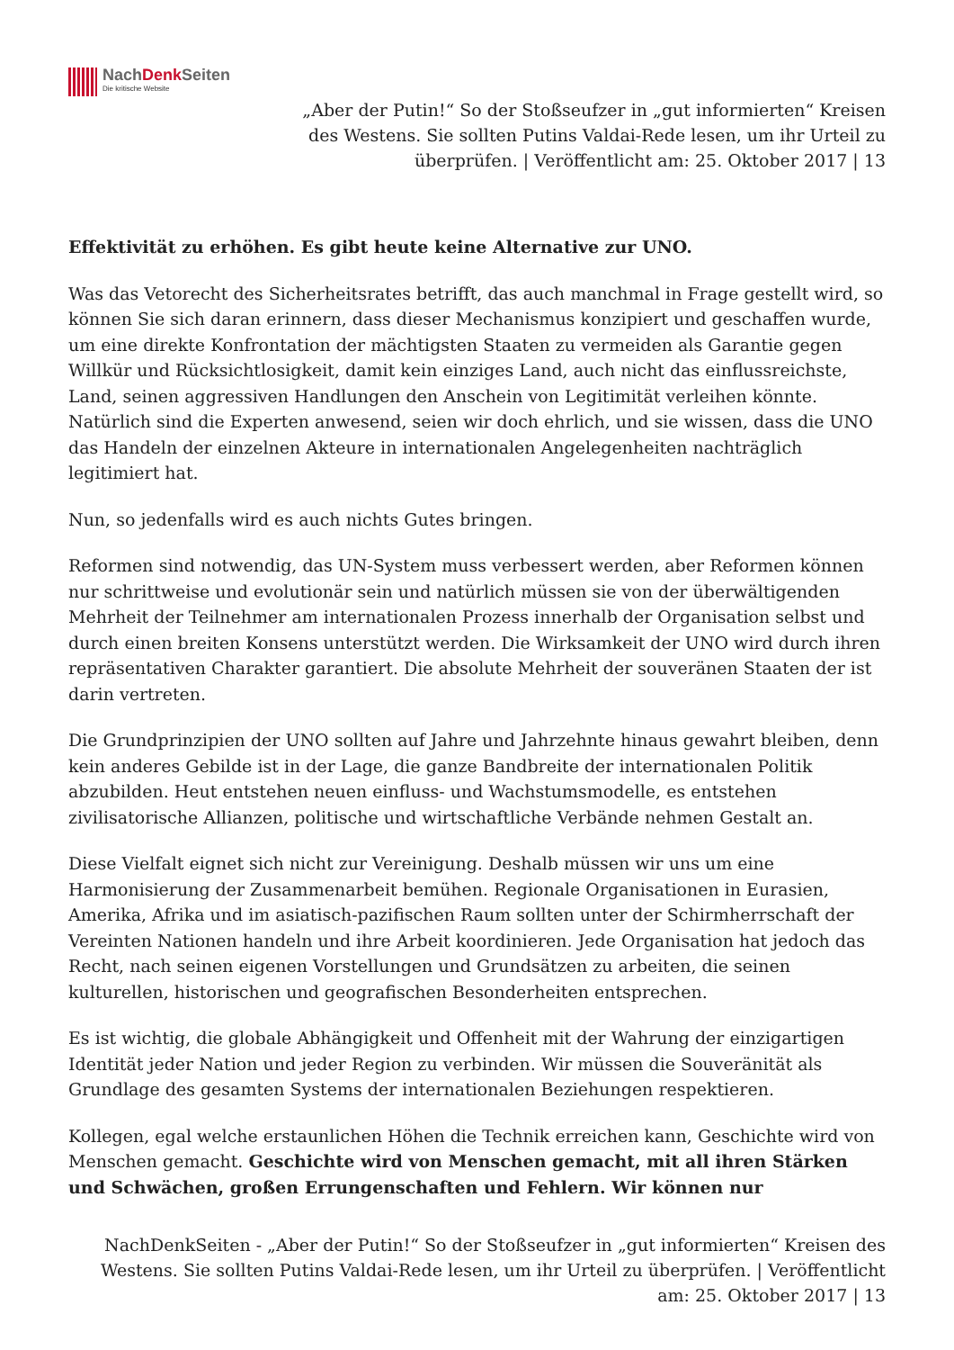NachDenk Seiten
Die kritische Website
„Aber der Putin!“ So der Stoßseufzer in „gut informierten“ Kreisen des Westens. Sie sollten Putins Valdai-Rede lesen, um ihr Urteil zu überprüfen. | Veröffentlicht am: 25. Oktober 2017 | 13
Effektivität zu erhöhen. Es gibt heute keine Alternative zur UNO.
Was das Vetorecht des Sicherheitsrates betrifft, das auch manchmal in Frage gestellt wird, so können Sie sich daran erinnern, dass dieser Mechanismus konzipiert und geschaffen wurde, um eine direkte Konfrontation der mächtigsten Staaten zu vermeiden als Garantie gegen Willkür und Rücksichtlosigkeit, damit kein einziges Land, auch nicht das einflussreichste, Land, seinen aggressiven Handlungen den Anschein von Legitimität verleihen könnte. Natürlich sind die Experten anwesend, seien wir doch ehrlich, und sie wissen, dass die UNO das Handeln der einzelnen Akteure in internationalen Angelegenheiten nachträglich legitimiert hat.
Nun, so jedenfalls wird es auch nichts Gutes bringen.
Reformen sind notwendig, das UN-System muss verbessert werden, aber Reformen können nur schrittweise und evolutionär sein und natürlich müssen sie von der überwältigenden Mehrheit der Teilnehmer am internationalen Prozess innerhalb der Organisation selbst und durch einen breiten Konsens unterstützt werden. Die Wirksamkeit der UNO wird durch ihren repräsentativen Charakter garantiert. Die absolute Mehrheit der souveränen Staaten der ist darin vertreten.
Die Grundprinzipien der UNO sollten auf Jahre und Jahrzehnte hinaus gewahrt bleiben, denn kein anderes Gebilde ist in der Lage, die ganze Bandbreite der internationalen Politik abzubilden. Heut entstehen neuen einfluss- und Wachstumsmodelle, es entstehen zivilisatorische Allianzen, politische und wirtschaftliche Verbände nehmen Gestalt an.
Diese Vielfalt eignet sich nicht zur Vereinigung. Deshalb müssen wir uns um eine Harmonisierung der Zusammenarbeit bemühen. Regionale Organisationen in Eurasien, Amerika, Afrika und im asiatisch-pazifischen Raum sollten unter der Schirmherrschaft der Vereinten Nationen handeln und ihre Arbeit koordinieren. Jede Organisation hat jedoch das Recht, nach seinen eigenen Vorstellungen und Grundsätzen zu arbeiten, die seinen kulturellen, historischen und geografischen Besonderheiten entsprechen.
Es ist wichtig, die globale Abhängigkeit und Offenheit mit der Wahrung der einzigartigen Identität jeder Nation und jeder Region zu verbinden. Wir müssen die Souveränität als Grundlage des gesamten Systems der internationalen Beziehungen respektieren.
Kollegen, egal welche erstaunlichen Höhen die Technik erreichen kann, Geschichte wird von Menschen gemacht. Geschichte wird von Menschen gemacht, mit all ihren Stärken und Schwächen, großen Errungenschaften und Fehlern. Wir können nur
NachDenkSeiten - „Aber der Putin!“ So der Stoßseufzer in „gut informierten“ Kreisen des Westens. Sie sollten Putins Valdai-Rede lesen, um ihr Urteil zu überprüfen. | Veröffentlicht am: 25. Oktober 2017 | 13